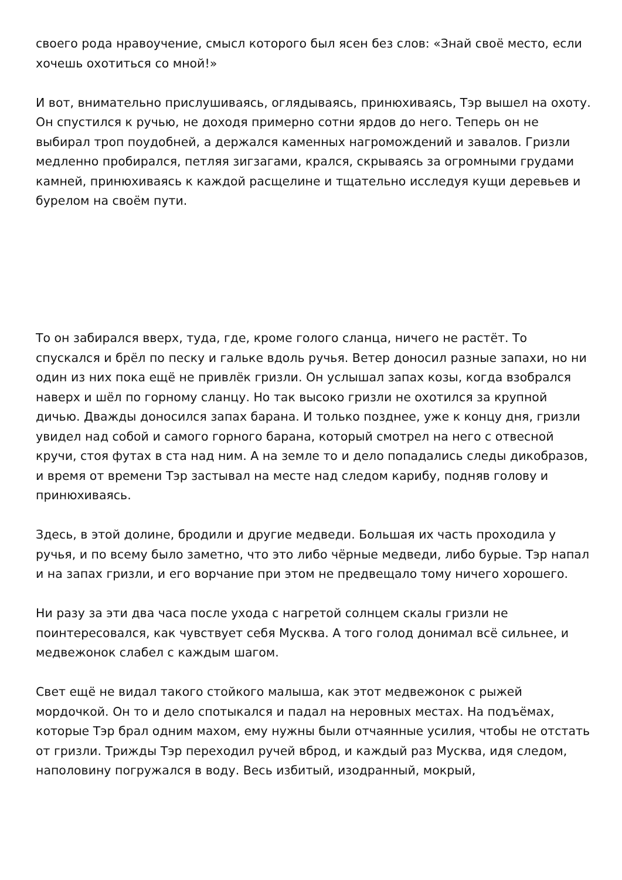своего рода нравоучение, смысл которого был ясен без слов: «Знай своё место, если хочешь охотиться со мной!»
И вот, внимательно прислушиваясь, оглядываясь, принюхиваясь, Тэр вышел на охоту. Он спустился к ручью, не доходя примерно сотни ярдов до него. Теперь он не выбирал троп поудобней, а держался каменных нагромождений и завалов. Гризли медленно пробирался, петляя зигзагами, крался, скрываясь за огромными грудами камней, принюхиваясь к каждой расщелине и тщательно исследуя кущи деревьев и бурелом на своём пути.
То он забирался вверх, туда, где, кроме голого сланца, ничего не растёт. То спускался и брёл по песку и гальке вдоль ручья. Ветер доносил разные запахи, но ни один из них пока ещё не привлёк гризли. Он услышал запах козы, когда взобрался наверх и шёл по горному сланцу. Но так высоко гризли не охотился за крупной дичью. Дважды доносился запах барана. И только позднее, уже к концу дня, гризли увидел над собой и самого горного барана, который смотрел на него с отвесной кручи, стоя футах в ста над ним. А на земле то и дело попадались следы дикобразов, и время от времени Тэр застывал на месте над следом карибу, подняв голову и принюхиваясь.
Здесь, в этой долине, бродили и другие медведи. Большая их часть проходила у ручья, и по всему было заметно, что это либо чёрные медведи, либо бурые. Тэр напал и на запах гризли, и его ворчание при этом не предвещало тому ничего хорошего.
Ни разу за эти два часа после ухода с нагретой солнцем скалы гризли не поинтересовался, как чувствует себя Мусква. А того голод донимал всё сильнее, и медвежонок слабел с каждым шагом.
Свет ещё не видал такого стойкого малыша, как этот медвежонок с рыжей мордочкой. Он то и дело спотыкался и падал на неровных местах. На подъёмах, которые Тэр брал одним махом, ему нужны были отчаянные усилия, чтобы не отстать от гризли. Трижды Тэр переходил ручей вброд, и каждый раз Мусква, идя следом, наполовину погружался в воду. Весь избитый, изодранный, мокрый,